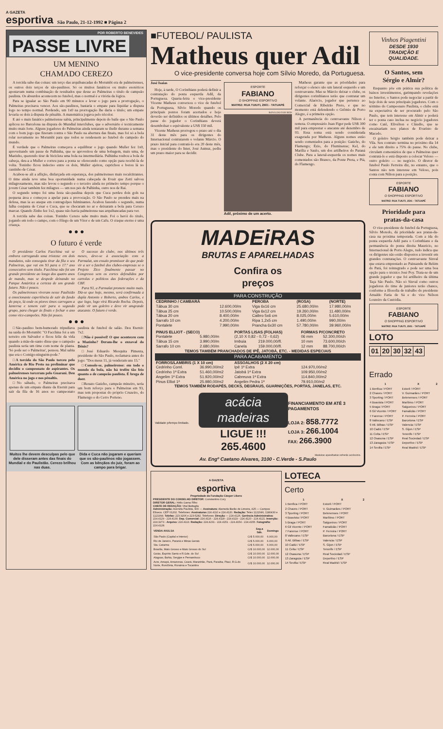A GAZETA
esportiva
São Paulo, 21-12-1992 ■ Página 2
POR ROBERTO BENEVIDES
PASSE LIVRE
UM MENINO
CHAMADO CEREZO
A torcida sabe das coisas: um terço das arquibancadas do Morumbi era de palmeirenses, os outros dois terços de são-paulinos. Só os muitos fanáticos ou muito esotéricos apostavam numa combinação de resultados que desse ao Palmeiras o título de campeão paulista. Os absurdos acontecem no futebol, mas o normal é a vitória da lógica.
Para se igualar ao São Paulo em 90 minutos e levar o jogo para a prorrogação, o Palmeiras precisava vencer. Aos são-paulinos, bastaria o empate para liquidar a disputa logo no tempo normal. Perdendo, um 1x0 na prorrogação lhe daria o título; um empate levaria os dois à disputa de pênaltis. A matemática jogava pelo tricolor.
E até o mais fanático palmeirense sabia, principalmente depois do baile que o São Paulo aplicou no Barcelona na disputa do Mundial interclubes, que o adversário é tecnicamente muito mais forte. Alguns jogadores do Palmeiras ainda tentaram se iludir durante a semana com o bom jogo que fizeram contra o São Paulo na abertura das finais, mas foi só a bola rolar novamente no Morumbi para que todos se rendessem ao futebol do campeão do mundo.
É verdade que o Palmeiras começava a equilibrar o jogo quando Muller fez 1x0, aproveitando um passe de Palhinha, que se aproveitou de uma bobagem, mais uma, de Mazinho, querendo tirar de bicicleta uma bola na intermediária. Palhinha roubou a bola de cabeça, deu-a a Muller e correu para a ponta se oferecendo como opção para recebê-la de volta. Toninho ficou indeciso entre os dois, Muller ajeitou, caprichou e botou lá no cantinho de César.
Acabou-se ali a aflição, disfarçada em esperança, dos palmeirenses mais recalcitrantes. O time ainda teve uma boa oportunidade numa cabeçada de Evair que Zetti salvou milagrosamente, mas não levou o segundo e o terceiro ainda no primeiro tempo porque o jovem César também fez milagres — um nos pés de Palhinha, outro nos de Raí.
O segundo tempo foi uma festa são-paulina depois que Cuca perdeu dois gols na pequena área e começou a apelar para a provocação. O São Paulo se prendeu mais na defesa, mas ia ao ataque em contragolpes fulminantes. Acabou fazendo o segundo, numa falha conjunta de César e Cuca, que se chocaram no ar e deixaram a bola para Cerezo marcar. Quando Zinho fez 1x2, quase não havia palmeirense nas arquibancadas para ver.
A torcida sabe das coisas. Toninho Cerezo sabe muito mais. Foi o herói do título, jogando em todo o campo, com o fôlego de um Vítor e de um Cafu. O craque eterno é uma criança.
● ● ●
O futuro é verde
O presidente Carlos Facchina vai se embora carregando uma tristeza: em dois mandatos, não conseguiu tirar da fila o seu Palmeiras, que vai em 93 para o 17.º ano consecutivo sem título. Facchina não foi um grande presidente ao longo dos quatro anos de mando, mas se despede deixando no Parque Antártica a certeza de um grande futuro. Não é pouco.
Os palmeirenses viveram nesse Paulistão a emocionante experiência de sair do fundo do poço, lá onde os piores times carregam a lanterna e temem cair para o segundo grupo, para chegar às finais e fechar o ano como vice-campeões. Não foi pouco.
O sucesso do clube, nos últimos três meses, deve-se à associação com a Parmalat, um ensaio promissor do que pode vir a ser o futebol dos clubes-empresas se o Projeto Zico finalmente passar no Congresso sem os cortes defendidos por cartolas e políticos das federações e da CBF.
Para 93, a Parmalat promete muito mais. Diz-se que hoje, mesmo, será confirmada a dupla Antonio e Roberto, ambos Carlos, e que logo, logo virá Ricardo Rocha. Depois, pode vir um goleiro e deve vir umgrande atacante. O futuro é verde.
● ● ●
□São-paulino bem-humorado tripudiava na saída do Morumbi: "O Facchina foi a um terreiro em Salvador e ficou feliz da vida quando a mãe-de-santo disse que o campeão paulista seria um time com nome de planta. 'Só pode ser o Palmeiras', pensou. Mal sabia que era o Comigo-ninguém-pode."
□A torcida do São Paulo torceu pelo América de Rio Preto na preliminar que decidiu o campeonato de aspirantes. Os palmeirenses torceram pelo Guarani. Deu América no jogo e nos pênaltis.
□No sábado, o Palmeiras precisava apenas de um empate diante da Eternit para sair da fila de 16 anos no campeonato paulista de futebol de salão. Deu Eternit: 7x2.
□Não é possível! O que aconteceu com o Mazinho? Deram-lhe o enxoval do Dênis?
□José Eduardo Mesquita Pimenta, presidente do São Paulo, reclamava antes do jogo: "Dos meus 11, já venderam uns 15."
□Console-se, palmeirense: em todo o mundo da bola, não há troféu tão feio quanto o de campeão paulista. É brega de doer.
□Renato Gaúcho, campeão mineiro, seria um bom reforço para o Palmeiras em 93, mas tem propostas do próprio Cruzeiro, do Flamengo e do Cerro Porteno.
Muitos lhe devem desculpas pelo que dele disseram antes das finais do Mundial e do Paulistão. Cerezo brilhou nas duas.
Dida e Cuca não jogaram e queriam que os são-paulinos não jogassem. Com as bênçãos do juiz, foram ao campo para brigar.
■FUTEBOL/ PAULISTA
Matheus quer Adil
O vice-presidente conversa hoje com Sílvio Moredo, da Portuguesa.
José Isaias
Hoje, à tarde, O Corinthians poderá definir a contratação do ponta esquerda Adil, da Portuguesa. Quarta-feira o vice-presidente Vicente Matheus conversou o vice de futebol da Portuguesa, Sílvio Moredo quando os principais pontos foram acertados e hoje deverão ser definidos os últimos detalhes. Pelo passe do jogador o Corinthians deverá desembolsar o equivalente a US$ 150 mil.
Vicente Matheus prorrogou o prazo até o dia 31 deste mês para os dirigentes do Internacional contratarem o volante Márcio. O prazo inicial para contratá-lo era 20 deste mês, mas o presidente do Inter, José Asmuz, pediu um prazo maior para se decidir.
ESPORTE
FABIANO
O SHOPPING ESPORTIVO
MATRIZ: RUA TUIUTI, 2501 - TATUAPÉ
RONALDO DOS REIS
Adil, próximo de um acerto.
Matheus garante que as prioridades para reforçar o elenco são um lateral esquerdo e um centroavante. Mas se Márcio deixar o clube, os dirigentes corinthianos terão que contratar um volante. Alaércio, jogador que pertence ao Comercial de Ribeirão Preto, e que no momento está defendendo o Grêmio de Porto Alegre, é a primeira opção.
A permanência do centroavante Nilson é remota. O empresário Juan Figer pede US$ 300 mil para emprestar o atacante até dezembro de 93. Essa soma está sendo considerada exagerada por Matheus. Alguns nomes estão sendo comentados para a posição: Gaúcho, do Flamengo; Ézio, do Fluminense; Kel, do Marília e Saulo, um dos artilheiros do Paraná Clube. Para a lateral-esquerda os nomes mais comentados são Branco, da Ponte Preta, e Piá, do Flamengo.
MADEiRAS
BRUTAS E APARELHADAS
Confira os
preços
| PARA CONSTRUÇÃO | | | | |
| --- | --- | --- | --- | --- |
| CEDRINHO / CAMBARÁ | | PEROBA | (ROSA) | (NORTE) |
| Tábua 30 cm | 12.600,00/m | Viga 6x16 cm | 25.680,00/m | 17.980,00/m |
| Tábua 25 cm | 10.500,00/m | Viga 6x12 cm | 19.260,00/m | 11.480,00/m |
| Tábua 20 cm | 8.400,00/m | Caibro 5x6 cm | 8.025,00/m | 5.610,00/m |
| Sarrafo 10 cm | 4.200,00/m | Ripa 1,2x5 cm | 1.490,00/m | 990,00/m |
| Pontalete | 7.990,00/m | Prancha 6x30 cm | 57.780,00/m | 39.960,00/m |
| PINUS ELLIOT - (SECO) | | PORTAS LISAS (FOLHAS) | | FORMAS P/CONCRETO | |
| Pontalete | 5.980,00/m | (2,10 X 0,82 - 0,72 - 0,62) | | 06 mm | 52.300,00/ch |
| Tábua 15 cm | 3.990,00/m | Imbuia | 219.000,00/fl. | 10 mm | 73.600,00/ch |
| Sarrafo 10 cm | 2.680,00/m | Canela | 159.000,00/fl. | 12 mm | 88.700,00/ch |
| TEMOS TAMBÉM PRANCHADOS DE IPÊ, JATOBÁ, ETC. - MEDIDAS ESPECIAIS | | | | | |
| PARA ACABAMENTO | | | | | |
| FORROS/LAMBRIS (1 X 10 cm) | | ASSOALHOS (2 X 20 cm) | | | |
| Cedrinho Coml. | 36.990,00/m2 | Ipê 1ª Extra | | 124.970,00/m2 | |
| Cedrinho 1ª Extra | 51.460,00/m2 | Jatobá 1ª Extra | | 109.950,00/m2 | |
| Angelim 1ª Extra | 51.920,00/m2 | Cabreuva 1ª Extra | | 114.840,00/m2 | |
| Pinus Elliot 1ª | 25.980,00/m2 | Angelim Pedra 1ª | | 79.910,00/m2 | |
| TEMOS TAMBÉM RODAPÉS, DECKS, DEGRAUS, GUARNIÇÕES, PORTAS, JANELAS, ETC. | | | | | |
Validade p/tempo limitado.
acácia madeiras
LIGUE !!!
265.4600
FINANCIAMENTO EM ATÉ 3 PAGAMENTOS
LOJA 2: 858.7772
LOJA 3: 266.1004
FAX: 266.3900
Madeiras aparelhadas sofrerão acréscimo.
Av. Engº Caetano Alvares, 3100 - C.Verde - S.Paulo
A GAZETA
esportiva
Propriedade da Fundação Cásper Líbero
PRESIDENTE DO CONSELHO DIRETOR: Constantino Cury
DIRETOR GERAL: Hélio Gama Filho
CHEFE DE REDAÇÃO: Vital Battaglia
Administração: Avenida Paulista, 900 — Assinatura: Alameda Barão de Limeira, 425 — Campos Elíseos. CEP 01202. Telefones: Assinaturas 224.4110 e 224.4120. Redação: Telex 1122046, 1180430 e 1121994. Telefax: 223.9206 e 223-5282. Telefones: Direção — 224-4126. Gerência Administrativa: 224.4129 - 224.4130. Dep. Comercial: 224.4116 - 224.4118 - 224.4119 - 224.4120 - 224.4121. Inserção: 224.3273 - Arquivo: 224.4113. Redação: 224.4231 - 224.4151 - 224.4154 - 224.4155. Fotografia: 224.4128.
| VENDA AVULSA | | Seg.a Sáb. | Domingo |
| --- | --- | --- | --- |
| São Paulo (Capital e Interior) | Cr$ | 5.000,00 | 6.000,00 |
| Rio de Janeiro, Paraná e Minas Gerais | Cr$ | 5.000,00 | 6.000,00 |
| Sta. Catarina | Cr$ | 5.000,00 | 6.000,00 |
| Brasília, Mato Grosso e Mato Grosso do Sul | Cr$ | 10.000,00 | 12.000,00 |
| Goiás, Espírito Santo e R.Gde. do Sul | Cr$ | 10.000,00 | 12.000,00 |
| Alagoas, Bahia, Sergipe e Pernambuco | Cr$ | 10.000,00 | 12.000,00 |
| Acre, Amapá, Amazonas, Ceará, Maranhão, Pará, Paraíba, Piauí, R.G.do Norte, Rondônia, Roraima e Tocantins | Cr$ | 10.000,00 | 12.000,00 |
LOTECA
Certo
| 1 | X | 2 |
| --- | --- | --- |
| 1 Benfica / PORT | Estoril / PORT | |
| 2 Chaves / PORT | V. Guimarães / PORT | |
| 3 Sporting / PORT | Belenenses / PORT | |
| 4 Boavista / PORT | Marítimo / PORT | |
| 5 Braga / PORT | Salgueiros / PORT | |
| 6 Gil Vicente / PORT | Famalicão / PORT | |
| 7 Farense / PORT | P. Ferreira / PORT | |
| 8 Vallecano / ESP | Barcelona / ESP | |
| 9 Atl. Bilbao / ESP | Valencia / ESP | |
| 10 Cadiz / ESP | S. Gijon / ESP | |
| 11 Celta / ESP | Tenerife / ESP | |
| 12 Osasuna / ESP | Real Sociedad / ESP | |
| 13 Zaragoza / ESP | Deportivo / ESP | |
| 14 Sevilla / ESP | Real Madrid / ESP | |
Vinhos Piagentini
DESDE 1930
TRADIÇÃO E
QUALIDADE.
O Santos, sem
Sérgio e Almir?
Enquanto põe em prática sua política de baixos investimentos, garimpando revelações no Interior, o Santos pode negociar a partir de hoje dois de seus principais jogadores. Com o término do Campeonato Paulista, o clube está na expectativa de ser procurado pelo São Paulo, que tem interesse em Almir e poderá ter o ponta caso inclua no negócio jogadores como Catê, Elivélton e Cláudio, que se encaixariam nos planos de Evaristo de Macedo.
O goleiro Sérgio também pode deixar a Vila. Seu contrato termina no próximo dia 14 e ele tem direito a 75% do passe. No clube, circulam comentários de que o Palmeiras quer contratá-lo e está disposto a colocar Veloso — outro goleiro — no negócio. O diretor de futebol Paulo Ferreira diz, no entanto, que o Santos não tem interesse em Veloso, pois conta com Nílton para a posição.
ESPORTE
FABIANO
O SHOPPING ESPORTIVO
MATRIZ: RUA TUIUTI, 2501 - TATUAPÉ
Prioridade para
pratas-da-casa
O vice-presidente de futebol da Portuguesa, Sílvio Moredo, dá prioridade aos pratas-da-casa na próxima temporada. Com a ida do ponta esquerda Adil para o Corinthians e da permanência do ponta direita Maurício, no Internacional de Porto Alegre, tudo indica que os dirigentes não estão dispostos a investir em grandes contratações. O centroavante Sinval que estava emprestado ao Paissandu de Belém do Pará, foi reintegrado e pode ser uma boa opção para o técnico José Poy. Trata-se de um grande jogador e que foi artilheiro da última Taça São Paulo. Não só Sinval como outros jogadores do time de juniores terão chance, conforme a filosofia de trabalho do presidente Arnaldo Faria de Sá e do vice Nélson Loureiro da Custódia.
ESPORTE
FABIANO
O SHOPPING ESPORTIVO
MATRIZ: RUA TUIUTI, 2501 - TATUAPÉ
LOTO
| 01 | 20 | 30 | 32 | 43 |
Errado
| 1 | X | 2 |
| --- | --- | --- |
| 1 Benfica / PORT | Estoril / PORT | |
| 2 Chaves / PORT | V. Guimarães / PORT | |
| 3 Sporting / PORT | Belenenses / PORT | |
| 4 Boavista / PORT | Marítimo / PORT | |
| 5 Braga / PORT | Salgueiros / PORT | |
| 6 Gil Vicente / PORT | Famalicão / PORT | |
| 7 Farense / PORT | P. Ferreira / PORT | |
| 8 Vallecano / ESP | Barcelona / ESP | |
| 9 Atl. Bilbao / ESP | Valencia / ESP | |
| 10 Cadiz / ESP | S. Gijon / ESP | |
| 11 Celta / ESP | Tenerife / ESP | |
| 12 Osasuna / ESP | Real Sociedad / ESP | |
| 13 Zaragoza / ESP | Deportivo / ESP | |
| 14 Sevilla / ESP | Real Madrid / ESP | |